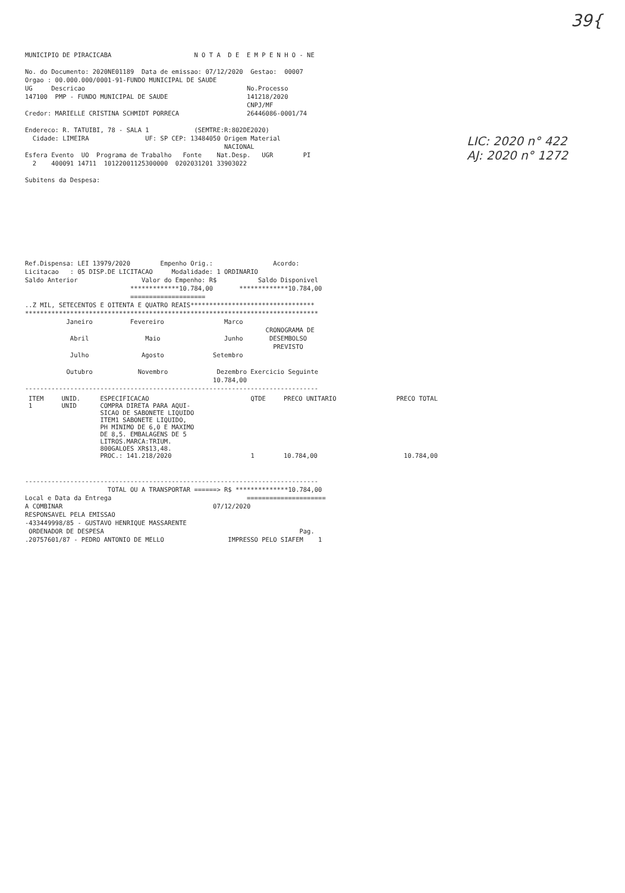39{
LIC: 2020 n° 422
AJ: 2020 n° 1272
MUNICIPIO DE PIRACICABA                      N O T A  D E  E M P E N H O - NE

No. do Documento: 2020NE01189  Data de emissao: 07/12/2020  Gestao:  00007
Orgao : 00.000.000/0001-91-FUNDO MUNICIPAL DE SAUDE
UG     Descricao                                           No.Processo
147100  PMP - FUNDO MUNICIPAL DE SAUDE                     141218/2020
                                                           CNPJ/MF
Credor: MARIELLE CRISTINA SCHMIDT PORRECA                  26446086-0001/74

Endereco: R. TATUIBI, 78 - SALA 1            (SEMTRE:R:802DE2020)
  Cidade: LIMEIRA               UF: SP CEP: 13484050 Origem Material
                                                     NACIONAL
Esfera Evento  UO  Programa de Trabalho   Fonte    Nat.Desp.   UGR        PI
  2    400091 14711  10122001125300000  0202031201 33903022

Subitens da Despesa:









Ref.Dispensa: LEI 13979/2020        Empenho Orig.:                Acordo:
Licitacao   : 05 DISP.DE LICITACAO     Modalidade: 1 ORDINARIO
Saldo Anterior                 Valor do Empenho: R$           Saldo Disponivel
                            *************10.784,00       *************10.784,00
                            ====================
..Z MIL, SETECENTOS E OITENTA E QUATRO REAIS*********************************
******************************************************************************
           Janeiro          Fevereiro                Marco
                                                                CRONOGRAMA DE
            Abril               Maio                 Junho       DESEMBOLSO
                                                                  PREVISTO
            Julho              Agosto             Setembro

           Outubro            Novembro             Dezembro Exercicio Seguinte
                                                  10.784,00
------------------------------------------------------------------------------
| ITEM | UNID. | ESPECIFICACAO | QTDE | PRECO UNITARIO | PRECO TOTAL |
| --- | --- | --- | --- | --- | --- |
| 1 | UNID | COMPRA DIRETA PARA AQUI- SICAO DE SABONETE LIQUIDO ITEM1 SABONETE LIQUIDO, PH MINIMO DE 6,0 E MAXIMO DE 8,5. EMBALAGENS DE 5 LITROS.MARCA:TRIUM. 800GALOES XR$13,48. PROC.: 141.218/2020 | 1 | 10.784,00 | 10.784,00 |
------------------------------------------------------------------------------
                      TOTAL OU A TRANSPORTAR ======> R$ **************10.784,00
Local e Data da Entrega                                    =====================
A COMBINAR                                        07/12/2020
RESPONSAVEL PELA EMISSAO
-433449998/85 - GUSTAVO HENRIQUE MASSARENTE
 ORDENADOR DE DESPESA                                                    Pag.
.20757601/87 - PEDRO ANTONIO DE MELLO                 IMPRESSO PELO SIAFEM    1